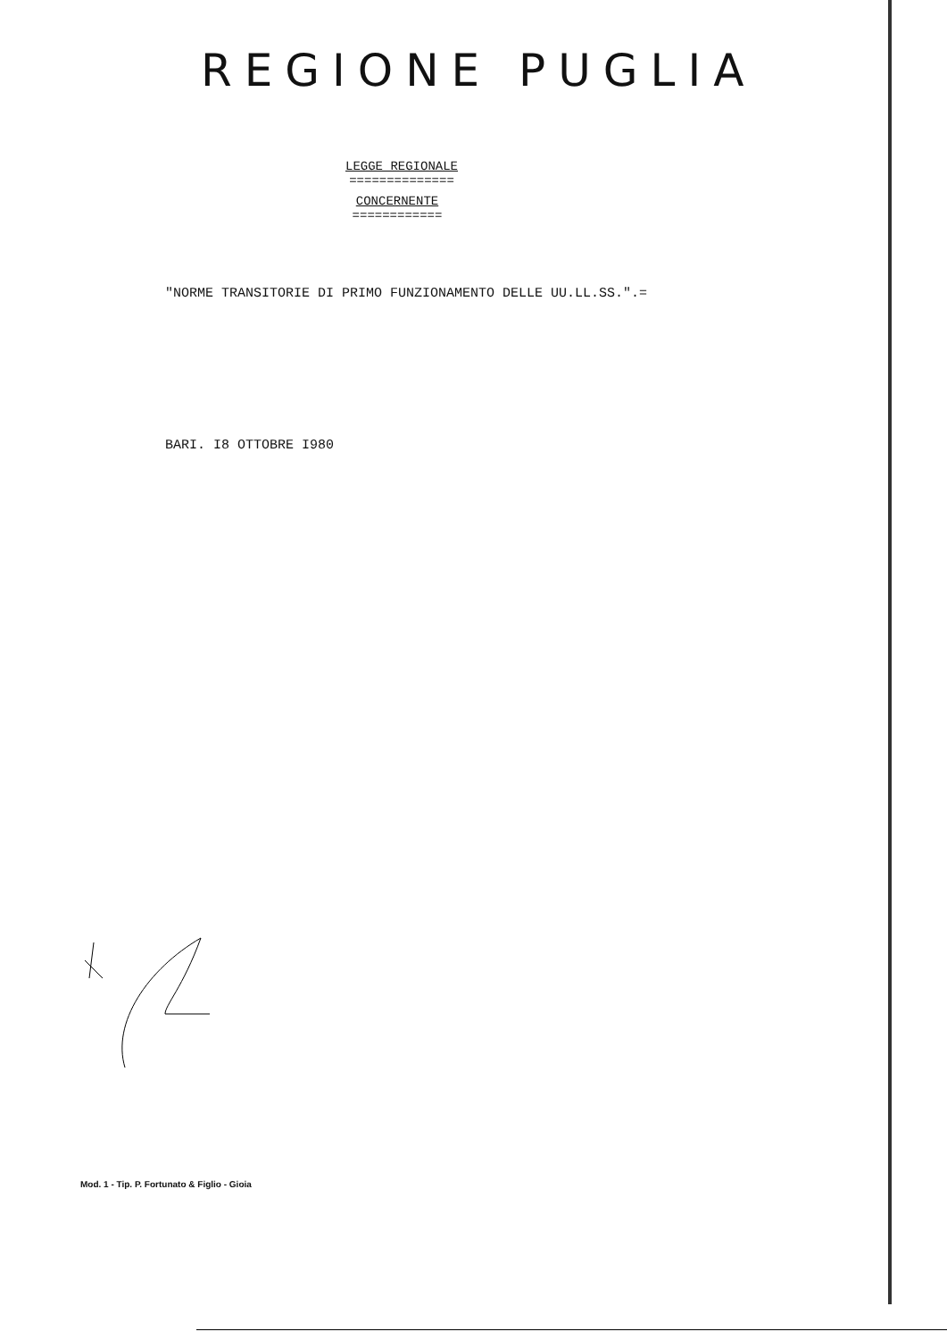REGIONE PUGLIA
LEGGE REGIONALE
==============
CONCERNENTE
============
"NORME TRANSITORIE DI PRIMO FUNZIONAMENTO DELLE UU.LL.SS.".=
BARI. I8 OTTOBRE I980
Mod. 1 - Tip. P. Fortunato & Figlio - Gioia